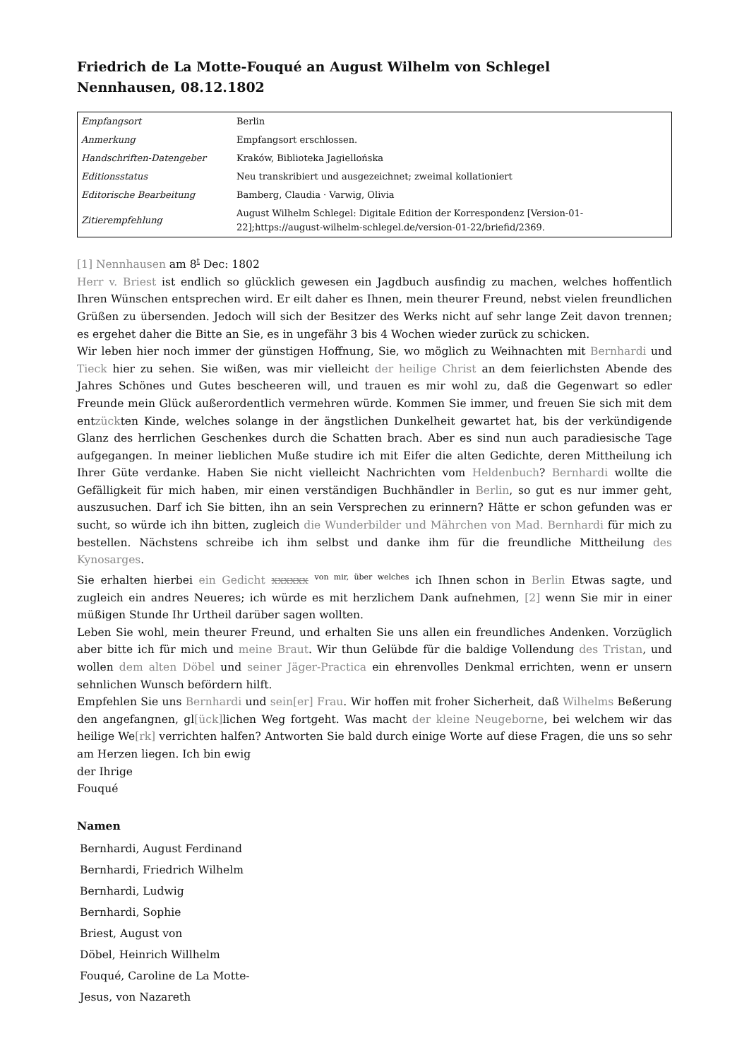Friedrich de La Motte-Fouqué an August Wilhelm von Schlegel
Nennhausen, 08.12.1802
| Empfangsort | Berlin |
| Anmerkung | Empfangsort erschlossen. |
| Handschriften-Datengeber | Kraków, Biblioteka Jagiellońska |
| Editionsstatus | Neu transkribiert und ausgezeichnet; zweimal kollationiert |
| Editorische Bearbeitung | Bamberg, Claudia · Varwig, Olivia |
| Zitierempfehlung | August Wilhelm Schlegel: Digitale Edition der Korrespondenz [Version-01-22];https://august-wilhelm-schlegel.de/version-01-22/briefid/2369. |
[1] Nennhausen am 8<sup>t</sup> Dec: 1802
Herr v. Briest ist endlich so glücklich gewesen ein Jagdbuch ausfindig zu machen, welches hoffentlich Ihren Wünschen entsprechen wird. Er eilt daher es Ihnen, mein theurer Freund, nebst vielen freundlichen Grüßen zu übersenden. Jedoch will sich der Besitzer des Werks nicht auf sehr lange Zeit davon trennen; es ergehet daher die Bitte an Sie, es in ungefähr 3 bis 4 Wochen wieder zurück zu schicken.
Wir leben hier noch immer der günstigen Hoffnung, Sie, wo möglich zu Weihnachten mit Bernhardi und Tieck hier zu sehen. Sie wißen, was mir vielleicht der heilige Christ an dem feierlichsten Abende des Jahres Schönes und Gutes bescheeren will, und trauen es mir wohl zu, daß die Gegenwart so edler Freunde mein Glück außerordentlich vermehren würde. Kommen Sie immer, und freuen Sie sich mit dem entzückten Kinde, welches solange in der ängstlichen Dunkelheit gewartet hat, bis der verkündigende Glanz des herrlichen Geschenkes durch die Schatten brach. Aber es sind nun auch paradiesische Tage aufgegangen. In meiner lieblichen Muße studire ich mit Eifer die alten Gedichte, deren Mittheilung ich Ihrer Güte verdanke. Haben Sie nicht vielleicht Nachrichten vom Heldenbuch? Bernhardi wollte die Gefälligkeit für mich haben, mir einen verständigen Buchhändler in Berlin, so gut es nur immer geht, auszusuchen. Darf ich Sie bitten, ihn an sein Versprechen zu erinnern? Hätte er schon gefunden was er sucht, so würde ich ihn bitten, zugleich die Wunderbilder und Mährchen von Mad. Bernhardi für mich zu bestellen. Nächstens schreibe ich ihm selbst und danke ihm für die freundliche Mittheilung des Kynosarges.
Sie erhalten hierbei ein Gedicht xxxxxx <sup>von mir, über welches</sup> ich Ihnen schon in Berlin Etwas sagte, und zugleich ein andres Neueres; ich würde es mit herzlichem Dank aufnehmen, [2] wenn Sie mir in einer müßigen Stunde Ihr Urtheil darüber sagen wollten.
Leben Sie wohl, mein theurer Freund, und erhalten Sie uns allen ein freundliches Andenken. Vorzüglich aber bitte ich für mich und meine Braut. Wir thun Gelübde für die baldige Vollendung des Tristan, und wollen dem alten Döbel und seiner Jäger-Practica ein ehrenvolles Denkmal errichten, wenn er unsern sehnlichen Wunsch befördern hilft.
Empfehlen Sie uns Bernhardi und sein[er] Frau. Wir hoffen mit froher Sicherheit, daß Wilhelms Beßerung den angefangnen, gl[ück] lichen Weg fortgeht. Was macht der kleine Neugeborne, bei welchem wir das heilige We[rk] verrichten halfen? Antworten Sie bald durch einige Worte auf diese Fragen, die uns so sehr am Herzen liegen. Ich bin ewig
der Ihrige
Fouqué
Namen
Bernhardi, August Ferdinand
Bernhardi, Friedrich Wilhelm
Bernhardi, Ludwig
Bernhardi, Sophie
Briest, August von
Döbel, Heinrich Willhelm
Fouqué, Caroline de La Motte-
Jesus, von Nazareth